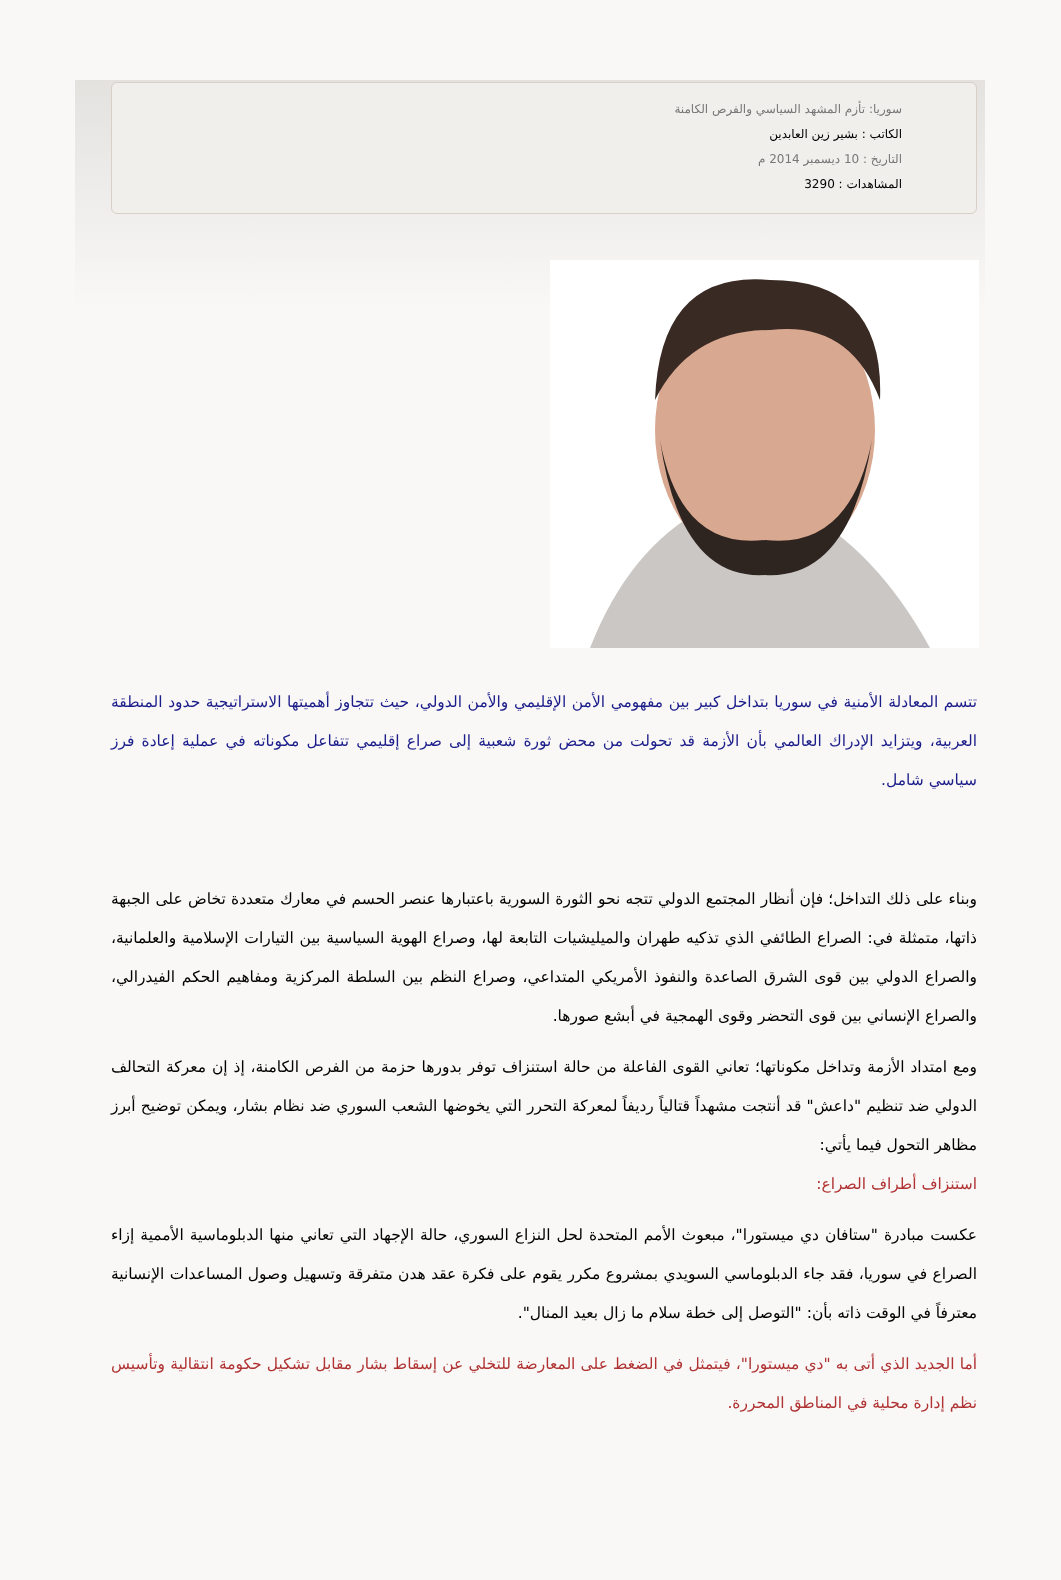سوريا: تأزم المشهد السياسي والفرص الكامنة
الكاتب : بشير زين العابدين
التاريخ : 10 ديسمبر 2014 م
المشاهدات : 3290
تتسم المعادلة الأمنية في سوريا بتداخل كبير بين مفهومي الأمن الإقليمي والأمن الدولي، حيث تتجاوز أهميتها الاستراتيجية حدود المنطقة العربية، ويتزايد الإدراك العالمي بأن الأزمة قد تحولت من محض ثورة شعبية إلى صراع إقليمي تتفاعل مكوناته في عملية إعادة فرز سياسي شامل.
وبناء على ذلك التداخل؛ فإن أنظار المجتمع الدولي تتجه نحو الثورة السورية باعتبارها عنصر الحسم في معارك متعددة تخاض على الجبهة ذاتها، متمثلة في: الصراع الطائفي الذي تذكيه طهران والميليشيات التابعة لها، وصراع الهوية السياسية بين التيارات الإسلامية والعلمانية، والصراع الدولي بين قوى الشرق الصاعدة والنفوذ الأمريكي المتداعي، وصراع النظم بين السلطة المركزية ومفاهيم الحكم الفيدرالي، والصراع الإنساني بين قوى التحضر وقوى الهمجية في أبشع صورها.
ومع امتداد الأزمة وتداخل مكوناتها؛ تعاني القوى الفاعلة من حالة استنزاف توفر بدورها حزمة من الفرص الكامنة، إذ إن معركة التحالف الدولي ضد تنظيم "داعش" قد أنتجت مشهداً قتالياً رديفاً لمعركة التحرر التي يخوضها الشعب السوري ضد نظام بشار، ويمكن توضيح أبرز مظاهر التحول فيما يأتي:
استنزاف أطراف الصراع:
عكست مبادرة "ستافان دي ميستورا"، مبعوث الأمم المتحدة لحل النزاع السوري، حالة الإجهاد التي تعاني منها الدبلوماسية الأممية إزاء الصراع في سوريا، فقد جاء الدبلوماسي السويدي بمشروع مكرر يقوم على فكرة عقد هدن متفرقة وتسهيل وصول المساعدات الإنسانية معترفاً في الوقت ذاته بأن: "التوصل إلى خطة سلام ما زال بعيد المنال".
أما الجديد الذي أتى به "دي ميستورا"، فيتمثل في الضغط على المعارضة للتخلي عن إسقاط بشار مقابل تشكيل حكومة انتقالية وتأسيس نظم إدارة محلية في المناطق المحررة.